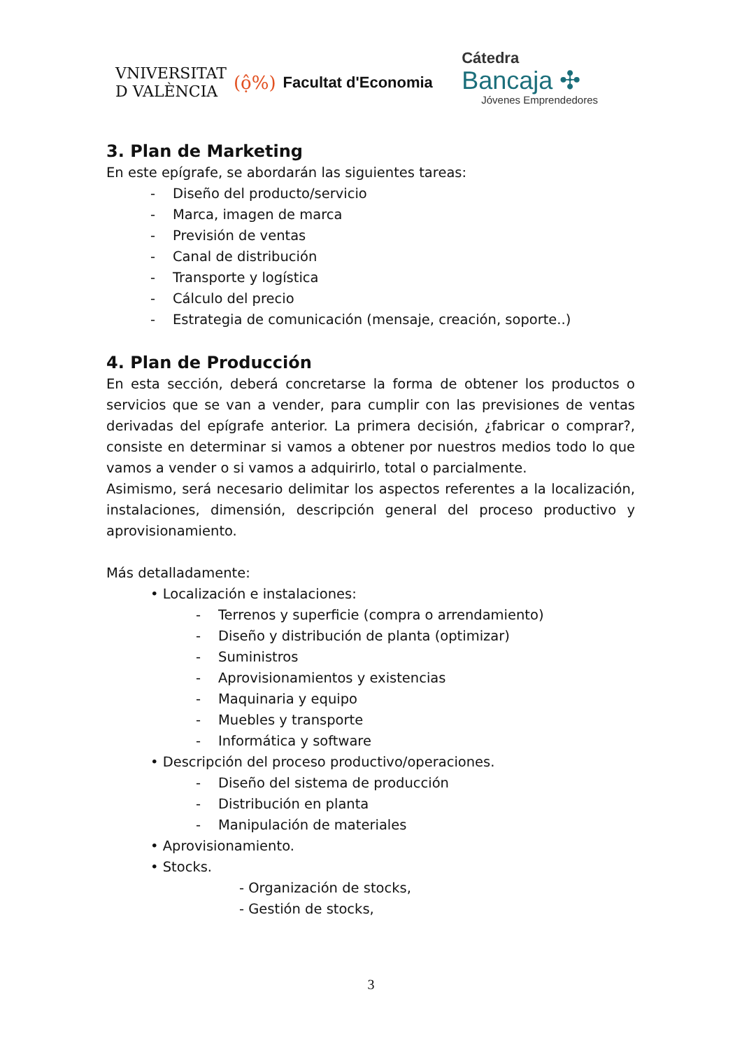VNIVERSITAT
D VALÈNCIA
(ộ%) Facultat d'Economia
Cátedra
Bancaja ✣
Jóvenes Emprendedores
3. Plan de Marketing
En este epígrafe, se abordarán las siguientes tareas:
- Diseño del producto/servicio
- Marca, imagen de marca
- Previsión de ventas
- Canal de distribución
- Transporte y logística
- Cálculo del precio
- Estrategia de comunicación (mensaje, creación, soporte..)
4. Plan de Producción
En esta sección, deberá concretarse la forma de obtener los productos o servicios que se van a vender, para cumplir con las previsiones de ventas derivadas del epígrafe anterior. La primera decisión, ¿fabricar o comprar?, consiste en determinar si vamos a obtener por nuestros medios todo lo que vamos a vender o si vamos a adquirirlo, total o parcialmente.
Asimismo, será necesario delimitar los aspectos referentes a la localización, instalaciones, dimensión, descripción general del proceso productivo y aprovisionamiento.
Más detalladamente:
• Localización e instalaciones:
- Terrenos y superficie (compra o arrendamiento)
- Diseño y distribución de planta (optimizar)
- Suministros
- Aprovisionamientos y existencias
- Maquinaria y equipo
- Muebles y transporte
- Informática y software
• Descripción del proceso productivo/operaciones.
- Diseño del sistema de producción
- Distribución en planta
- Manipulación de materiales
• Aprovisionamiento.
• Stocks.
- Organización de stocks,
- Gestión de stocks,
3